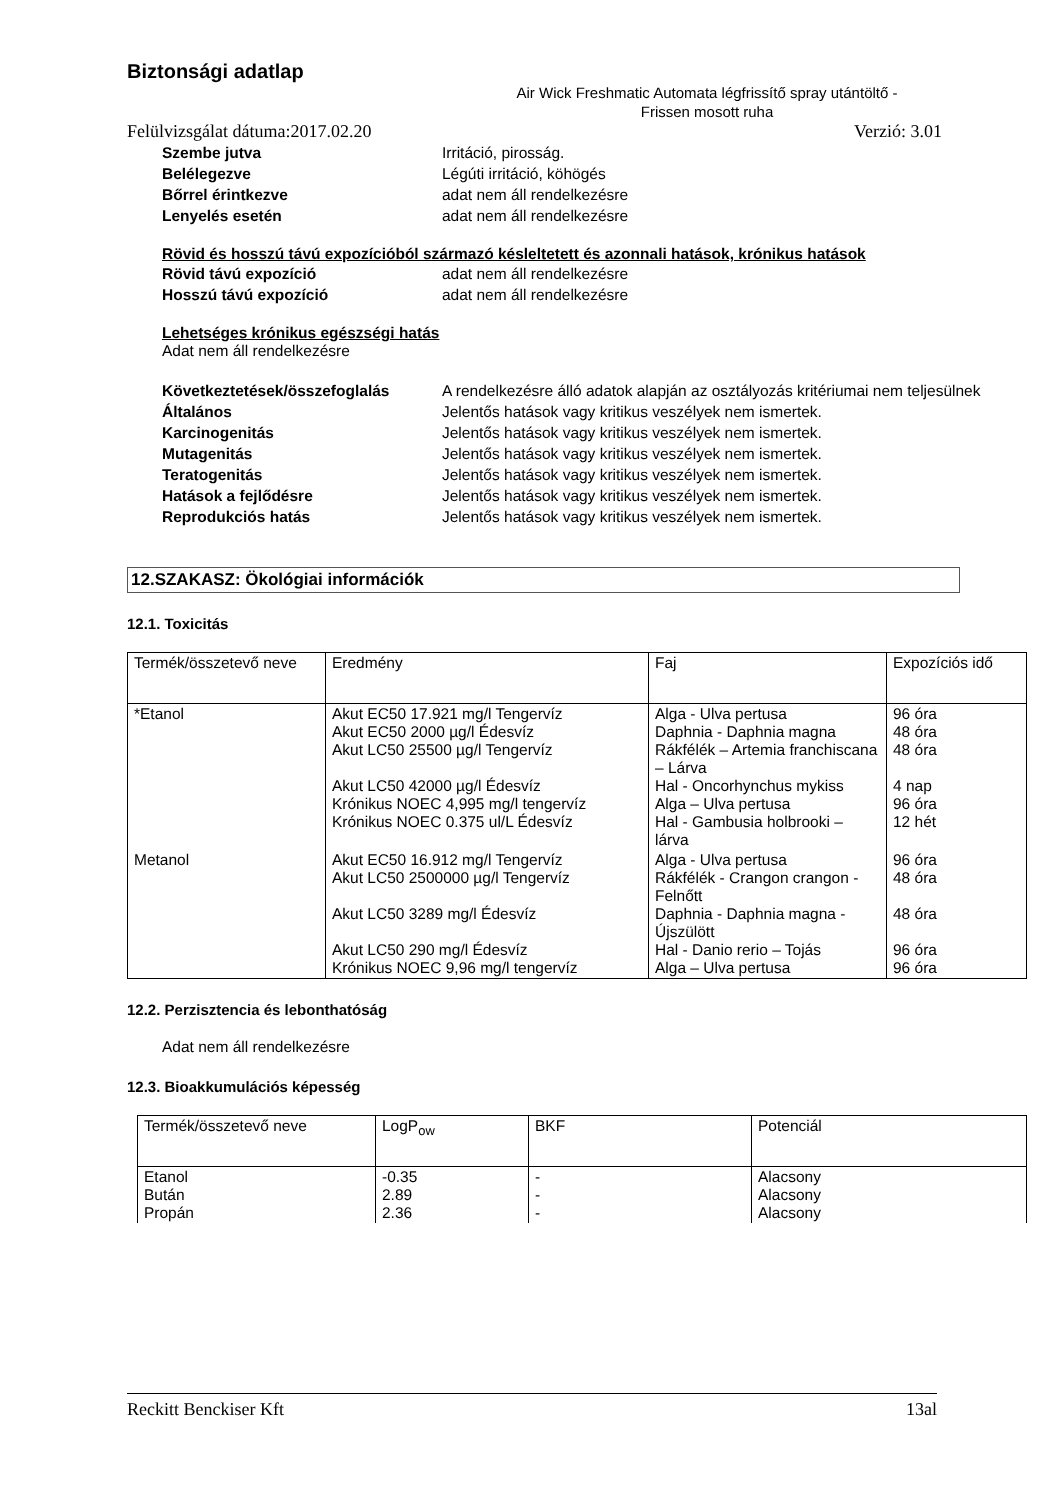Biztonsági adatlap
Air Wick Freshmatic Automata légfrissítő spray utántöltő -
Frissen mosott ruha
Felülvizsgálat dátuma:2017.02.20 Verzió: 3.01
Szembe jutva Irritáció, pirosság. Belélegezve Légúti irritáció, köhögés Bőrrel érintkezve adat nem áll rendelkezésre Lenyelés esetén adat nem áll rendelkezésre
Rövid és hosszú távú expozícióból származó késleltetett és azonnali hatások, krónikus hatások
Rövid távú expozíció adat nem áll rendelkezésre Hosszú távú expozíció adat nem áll rendelkezésre
Lehetséges krónikus egészségi hatás
Adat nem áll rendelkezésre
Következtetések/összefoglalás A rendelkezésre álló adatok alapján az osztályozás kritériumai nem teljesülnek Általános Jelentős hatások vagy kritikus veszélyek nem ismertek. Karcinogenitás Jelentős hatások vagy kritikus veszélyek nem ismertek. Mutagenitás Jelentős hatások vagy kritikus veszélyek nem ismertek. Teratogenitás Jelentős hatások vagy kritikus veszélyek nem ismertek. Hatások a fejlődésre Jelentős hatások vagy kritikus veszélyek nem ismertek. Reprodukciós hatás Jelentős hatások vagy kritikus veszélyek nem ismertek.
12.SZAKASZ: Ökológiai információk
12.1. Toxicitás
| Termék/összetevő neve | Eredmény | Faj | Expozíciós idő |
| --- | --- | --- | --- |
| *Etanol | Akut EC50 17.921 mg/l Tengervíz Akut EC50 2000 µg/l Édesvíz Akut LC50 25500 µg/l Tengervíz Akut LC50 42000 µg/l Édesvíz Krónikus NOEC 4,995 mg/l tengervíz Krónikus NOEC 0.375 ul/L Édesvíz | Alga - Ulva pertusa Daphnia - Daphnia magna Rákfélék – Artemia franchiscana – Lárva Hal - Oncorhynchus mykiss Alga – Ulva pertusa Hal - Gambusia holbrooki – lárva | 96 óra 48 óra 48 óra 4 nap 96 óra 12 hét |
| Metanol | Akut EC50 16.912 mg/l Tengervíz Akut LC50 2500000 µg/l Tengervíz Akut LC50 3289 mg/l Édesvíz Akut LC50 290 mg/l Édesvíz Krónikus NOEC 9,96 mg/l tengervíz | Alga - Ulva pertusa Rákfélék - Crangon crangon - Felnőtt Daphnia - Daphnia magna - Újszülött Hal - Danio rerio – Tojás Alga – Ulva pertusa | 96 óra 48 óra 48 óra 96 óra 96 óra |
12.2. Perzisztencia és lebonthatóság
Adat nem áll rendelkezésre
12.3. Bioakkumulációs képesség
| Termék/összetevő neve | LogP<sub>ow</sub> | BKF | Potenciál |
| --- | --- | --- | --- |
| Etanol Bután Propán | -0.35 2.89 2.36 | - - - | Alacsony Alacsony Alacsony |
Reckitt Benckiser Kft 13al